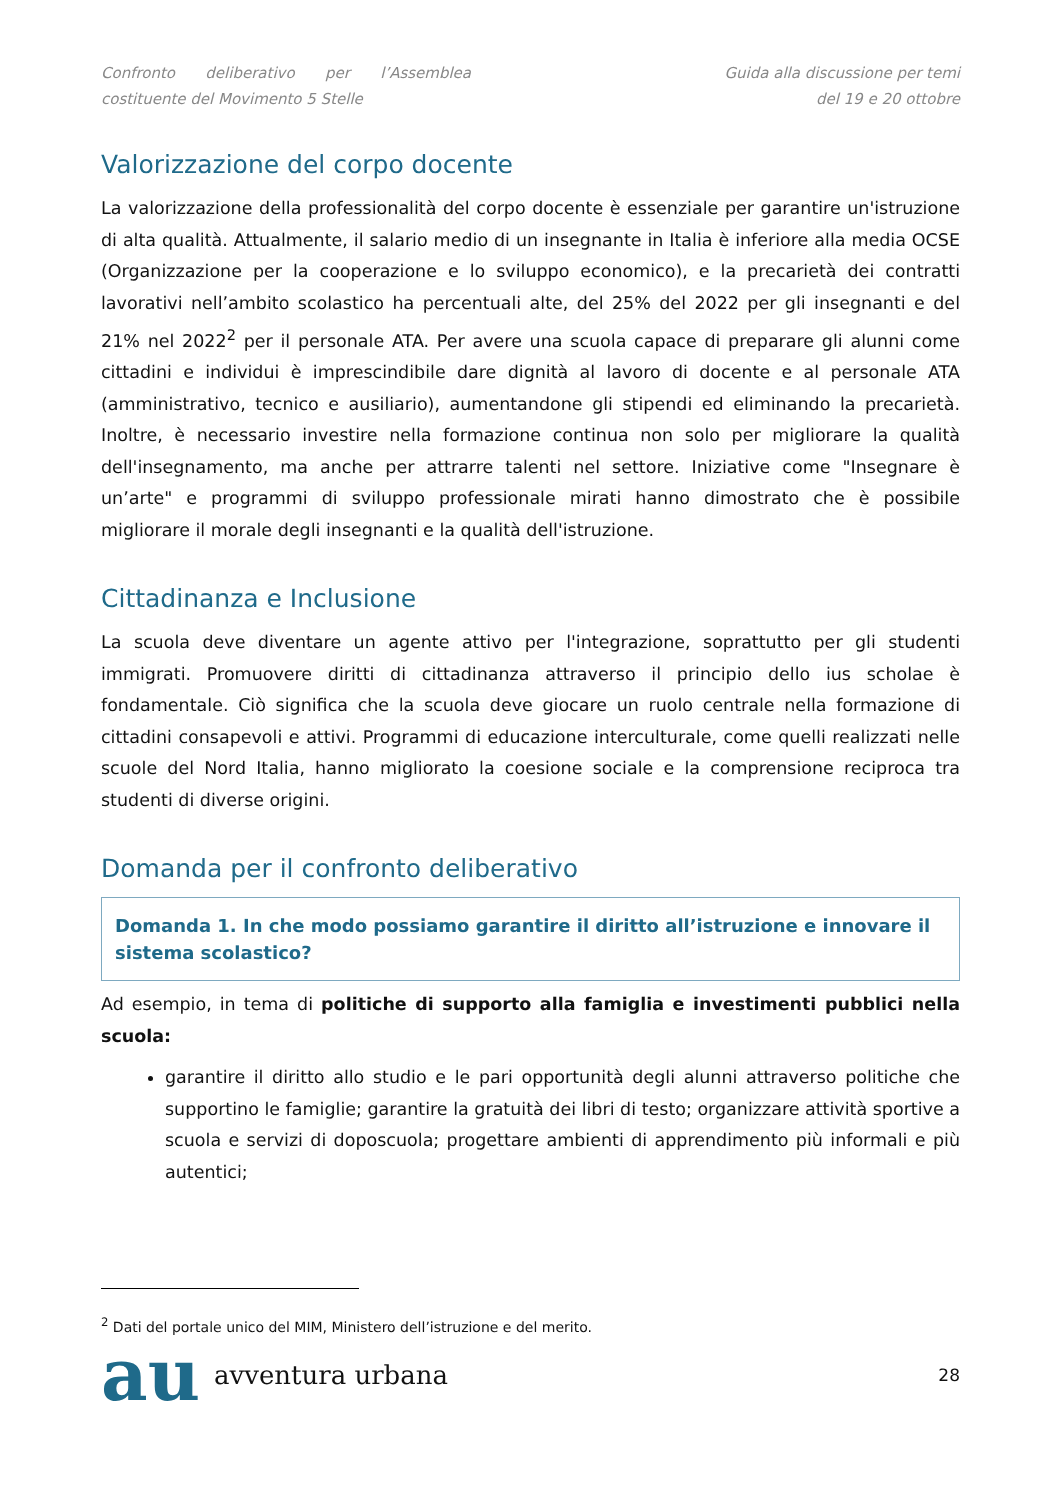Confronto deliberativo per l’Assemblea costituente del Movimento 5 Stelle
Guida alla discussione per temi
del 19 e 20 ottobre
Valorizzazione del corpo docente
La valorizzazione della professionalità del corpo docente è essenziale per garantire un'istruzione di alta qualità. Attualmente, il salario medio di un insegnante in Italia è inferiore alla media OCSE (Organizzazione per la cooperazione e lo sviluppo economico), e la precarietà dei contratti lavorativi nell’ambito scolastico ha percentuali alte, del 25% del 2022 per gli insegnanti e del 21% nel 2022<sup>2</sup> per il personale ATA. Per avere una scuola capace di preparare gli alunni come cittadini e individui è imprescindibile dare dignità al lavoro di docente e al personale ATA (amministrativo, tecnico e ausiliario), aumentandone gli stipendi ed eliminando la precarietà. Inoltre, è necessario investire nella formazione continua non solo per migliorare la qualità dell'insegnamento, ma anche per attrarre talenti nel settore. Iniziative come "Insegnare è un’arte" e programmi di sviluppo professionale mirati hanno dimostrato che è possibile migliorare il morale degli insegnanti e la qualità dell'istruzione.
Cittadinanza e Inclusione
La scuola deve diventare un agente attivo per l'integrazione, soprattutto per gli studenti immigrati. Promuovere diritti di cittadinanza attraverso il principio dello ius scholae è fondamentale. Ciò significa che la scuola deve giocare un ruolo centrale nella formazione di cittadini consapevoli e attivi. Programmi di educazione interculturale, come quelli realizzati nelle scuole del Nord Italia, hanno migliorato la coesione sociale e la comprensione reciproca tra studenti di diverse origini.
Domanda per il confronto deliberativo
Domanda 1. In che modo possiamo garantire il diritto all’istruzione e innovare il sistema scolastico?
Ad esempio, in tema di politiche di supporto alla famiglia e investimenti pubblici nella scuola:
garantire il diritto allo studio e le pari opportunità degli alunni attraverso politiche che supportino le famiglie; garantire la gratuità dei libri di testo; organizzare attività sportive a scuola e servizi di doposcuola; progettare ambienti di apprendimento più informali e più autentici;
<sup>2</sup> Dati del portale unico del MIM, Ministero dell’istruzione e del merito.
au avventura urbana
28